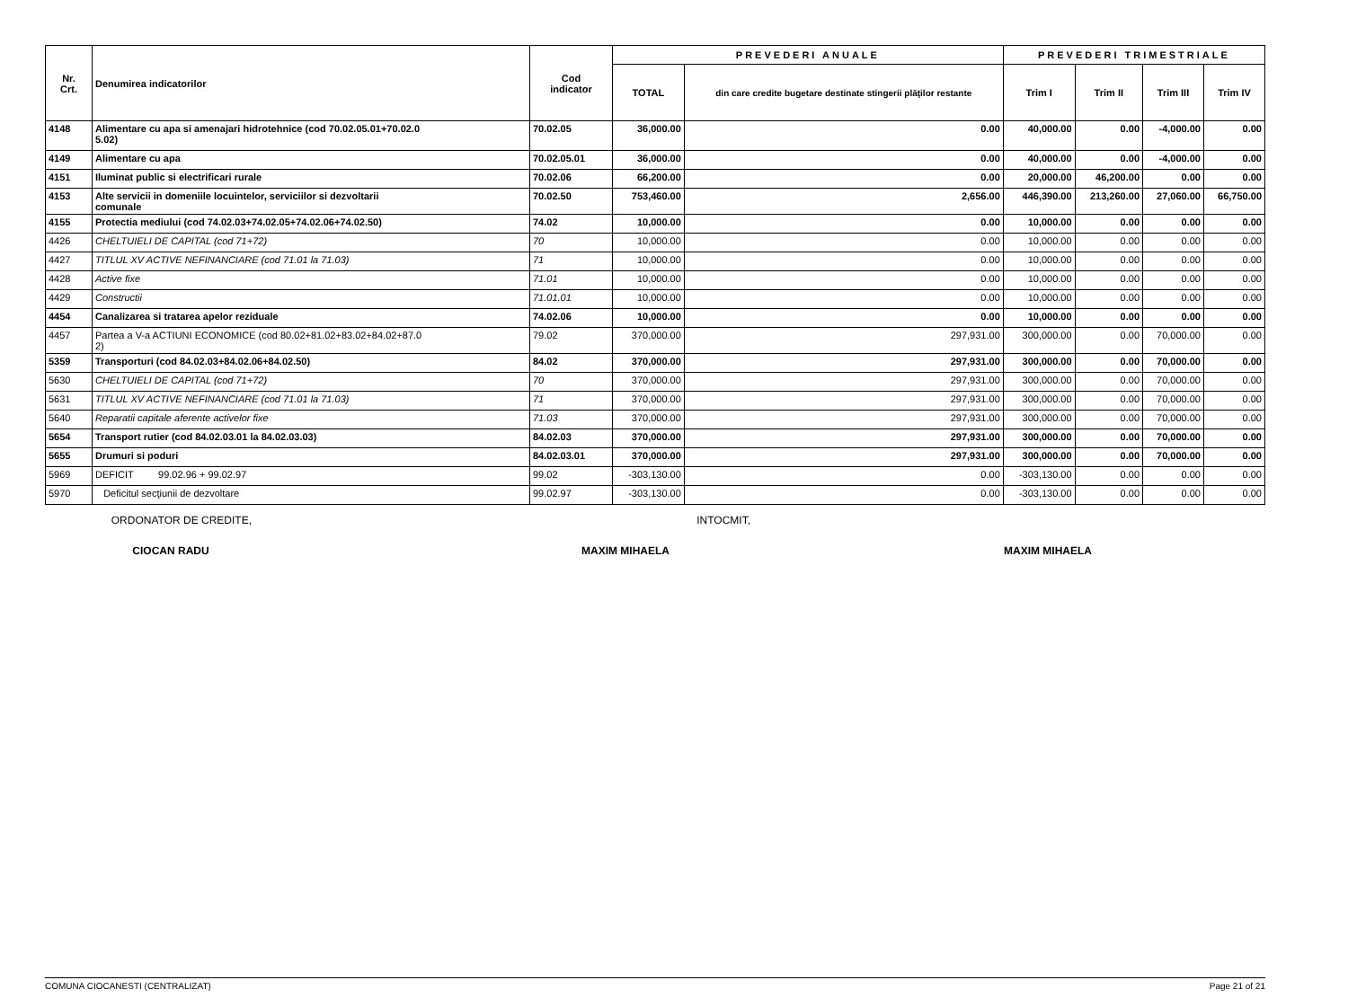| Nr. Crt. | Denumirea indicatorilor | Cod indicator | PREVEDERI ANUALE | | PREVEDERI TRIMESTRIALE | | | |
| --- | --- | --- | --- | --- | --- | --- | --- | --- |
| | | | TOTAL | din care credite bugetare destinate stingerii plăţilor restante | Trim I | Trim II | Trim III | Trim IV |
| 4148 | Alimentare cu apa si amenajari hidrotehnice (cod 70.02.05.01+70.02.0 5.02) | 70.02.05 | 36,000.00 | 0.00 | 40,000.00 | 0.00 | -4,000.00 | 0.00 |
| 4149 | Alimentare cu apa | 70.02.05.01 | 36,000.00 | 0.00 | 40,000.00 | 0.00 | -4,000.00 | 0.00 |
| 4151 | Iluminat public si electrificari rurale | 70.02.06 | 66,200.00 | 0.00 | 20,000.00 | 46,200.00 | 0.00 | 0.00 |
| 4153 | Alte servicii in domeniile locuintelor, serviciilor si dezvoltarii comunale | 70.02.50 | 753,460.00 | 2,656.00 | 446,390.00 | 213,260.00 | 27,060.00 | 66,750.00 |
| 4155 | Protectia mediului (cod 74.02.03+74.02.05+74.02.06+74.02.50) | 74.02 | 10,000.00 | 0.00 | 10,000.00 | 0.00 | 0.00 | 0.00 |
| 4426 | CHELTUIELI DE CAPITAL (cod 71+72) | 70 | 10,000.00 | 0.00 | 10,000.00 | 0.00 | 0.00 | 0.00 |
| 4427 | TITLUL XV ACTIVE NEFINANCIARE (cod 71.01 la 71.03) | 71 | 10,000.00 | 0.00 | 10,000.00 | 0.00 | 0.00 | 0.00 |
| 4428 | Active fixe | 71.01 | 10,000.00 | 0.00 | 10,000.00 | 0.00 | 0.00 | 0.00 |
| 4429 | Constructii | 71.01.01 | 10,000.00 | 0.00 | 10,000.00 | 0.00 | 0.00 | 0.00 |
| 4454 | Canalizarea si tratarea apelor reziduale | 74.02.06 | 10,000.00 | 0.00 | 10,000.00 | 0.00 | 0.00 | 0.00 |
| 4457 | Partea a V-a ACTIUNI ECONOMICE (cod 80.02+81.02+83.02+84.02+87.0 2) | 79.02 | 370,000.00 | 297,931.00 | 300,000.00 | 0.00 | 70,000.00 | 0.00 |
| 5359 | Transporturi (cod 84.02.03+84.02.06+84.02.50) | 84.02 | 370,000.00 | 297,931.00 | 300,000.00 | 0.00 | 70,000.00 | 0.00 |
| 5630 | CHELTUIELI DE CAPITAL (cod 71+72) | 70 | 370,000.00 | 297,931.00 | 300,000.00 | 0.00 | 70,000.00 | 0.00 |
| 5631 | TITLUL XV ACTIVE NEFINANCIARE (cod 71.01 la 71.03) | 71 | 370,000.00 | 297,931.00 | 300,000.00 | 0.00 | 70,000.00 | 0.00 |
| 5640 | Reparatii capitale aferente activelor fixe | 71.03 | 370,000.00 | 297,931.00 | 300,000.00 | 0.00 | 70,000.00 | 0.00 |
| 5654 | Transport rutier (cod 84.02.03.01 la 84.02.03.03) | 84.02.03 | 370,000.00 | 297,931.00 | 300,000.00 | 0.00 | 70,000.00 | 0.00 |
| 5655 | Drumuri si poduri | 84.02.03.01 | 370,000.00 | 297,931.00 | 300,000.00 | 0.00 | 70,000.00 | 0.00 |
| 5969 | DEFICIT 99.02.96 + 99.02.97 | 99.02 | -303,130.00 | 0.00 | -303,130.00 | 0.00 | 0.00 | 0.00 |
| 5970 | Deficitul secţiunii de dezvoltare | 99.02.97 | -303,130.00 | 0.00 | -303,130.00 | 0.00 | 0.00 | 0.00 |
ORDONATOR DE CREDITE, INTOCMIT,
CIOCAN RADU MAXIM MIHAELA MAXIM MIHAELA
COMUNA CIOCANESTI (CENTRALIZAT) Page 21 of 21